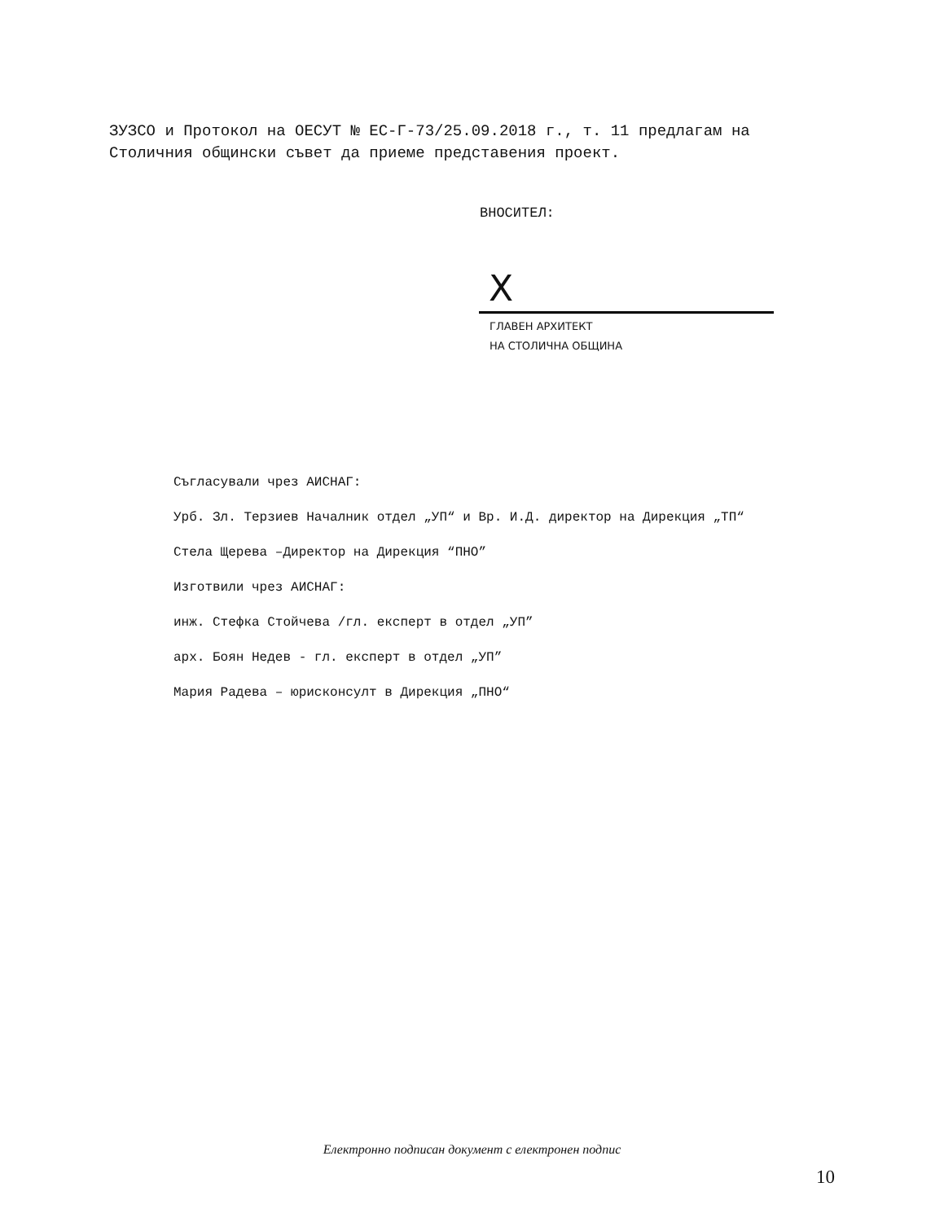ЗУЗСО и Протокол на ОЕСУТ № ЕС-Г-73/25.09.2018 г., т. 11 предлагам на Столичния общински съвет да приеме представения проект.
ВНОСИТЕЛ:
X
ГЛАВЕН АРХИТЕКТ
НА СТОЛИЧНА ОБЩИНА
Съгласували чрез АИСНАГ:
Урб. Зл. Терзиев Началник отдел „УП“ и Вр. И.Д. директор на Дирекция „ТП“
Стела Щерева –Директор на Дирекция “ПНО”
Изготвили чрез АИСНАГ:
инж. Стефка Стойчева /гл. експерт в отдел „УП”
арх. Боян Недев - гл. експерт в отдел „УП”
Мария Радева – юрисконсулт в Дирекция „ПНО“
Електронно подписан документ с електронен подпис
10